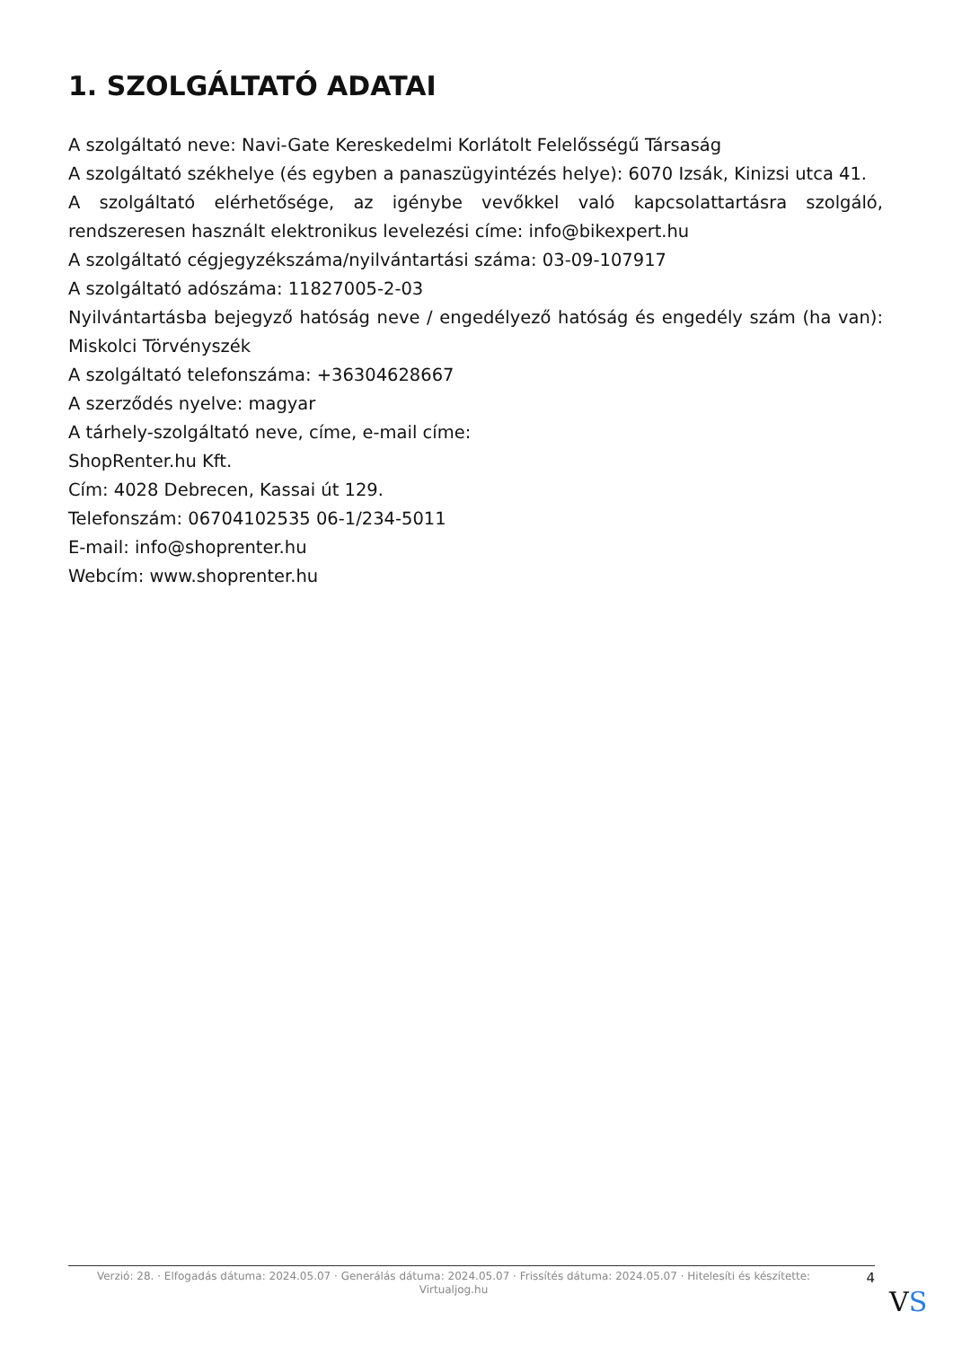1. SZOLGÁLTATÓ ADATAI
A szolgáltató neve: Navi-Gate Kereskedelmi Korlátolt Felelősségű Társaság
A szolgáltató székhelye (és egyben a panaszügyintézés helye): 6070 Izsák, Kinizsi utca 41.
A szolgáltató elérhetősége, az igénybe vevőkkel való kapcsolattartásra szolgáló, rendszeresen használt elektronikus levelezési címe: info@bikexpert.hu
A szolgáltató cégjegyzékszáma/nyilvántartási száma: 03-09-107917
A szolgáltató adószáma: 11827005-2-03
Nyilvántartásba bejegyző hatóság neve / engedélyező hatóság és engedély szám (ha van): Miskolci Törvényszék
A szolgáltató telefonszáma: +36304628667
A szerződés nyelve: magyar
A tárhely-szolgáltató neve, címe, e-mail címe:
ShopRenter.hu Kft.
Cím: 4028 Debrecen, Kassai út 129.
Telefonszám: 06704102535 06-1/234-5011
E-mail: info@shoprenter.hu
Webcím: www.shoprenter.hu
Verzió: 28. · Elfogadás dátuma: 2024.05.07 · Generálás dátuma: 2024.05.07 · Frissítés dátuma: 2024.05.07 · Hitelesíti és készítette: Virtualjog.hu
4
VS